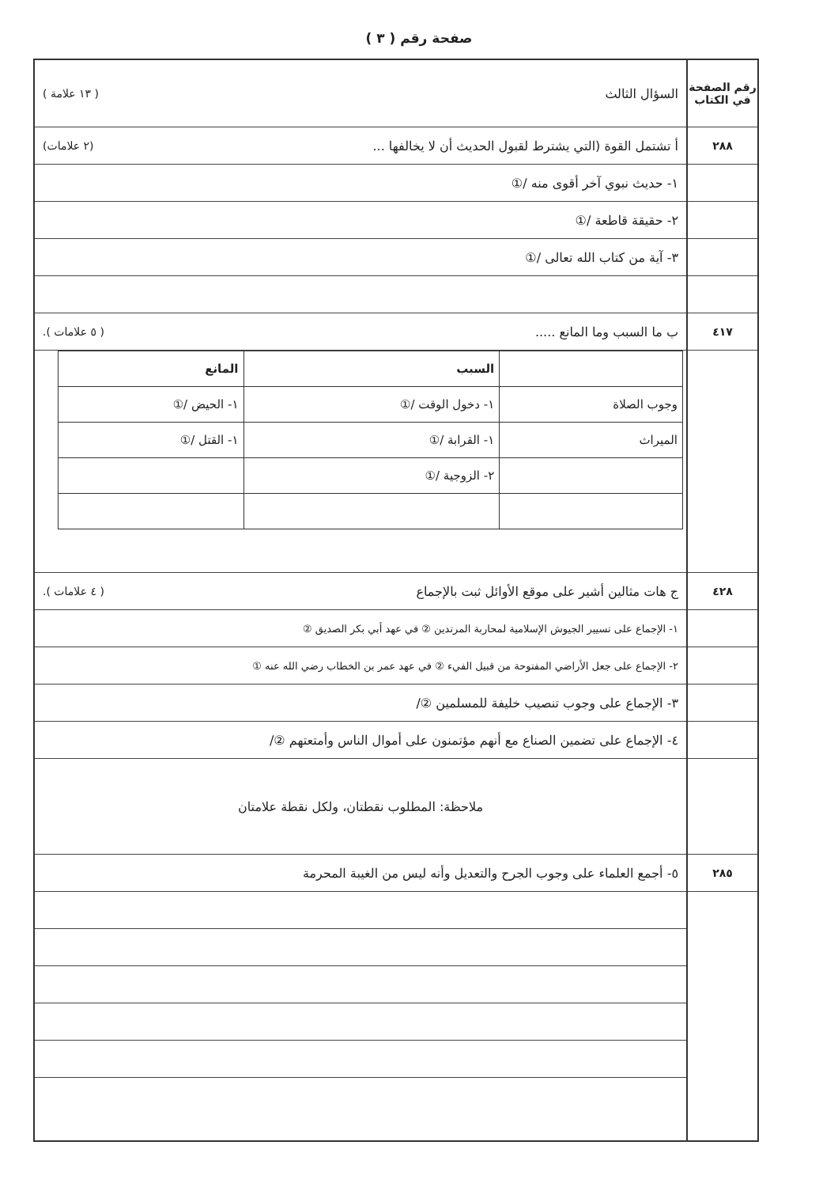صفحة رقم ( ٣ )
رقم الصفحة
في الكتاب
٢٨٨
٤١٧
٤٢٨
٢٨٥
السؤال الثالث ( ١٣ علامة )
أ تشتمل القوة (التي يشترط لقبول الحديث أن لا يخالفها ... (٢ علامات)
١- حديث نبوي آخر أقوى منه /①
٢- حقيقة قاطعة /①
٣- آية من كتاب الله تعالى /①
ب ما السبب وما المانع ..... ( ٥ علامات ).
| | السبب | المانع |
| --- | --- | --- |
| وجوب الصلاة | ١- دخول الوقت /① | ١- الحيض /① |
| الميراث | ١- القرابة /① | ١- القتل /① |
| | ٢- الزوجية /① | |
ج هات مثالين أشير على موقع الأوائل ثبت بالإجماع ( ٤ علامات ).
١- الإجماع على تسيير الجيوش الإسلامية لمحاربة المرتدين ② في عهد أبي بكر الصديق ②
٢- الإجماع على جعل الأراضي المفتوحة من قبيل الفيء ② في عهد عمر بن الخطاب رضي الله عنه ①
٣- الإجماع على وجوب تنصيب خليفة للمسلمين ②/
٤- الإجماع على تضمين الصناع مع أنهم مؤتمنون على أموال الناس وأمتعتهم ②/
ملاحظة: المطلوب نقطتان، ولكل نقطة علامتان
٥- أجمع العلماء على وجوب الجرح والتعديل وأنه ليس من الغيبة المحرمة